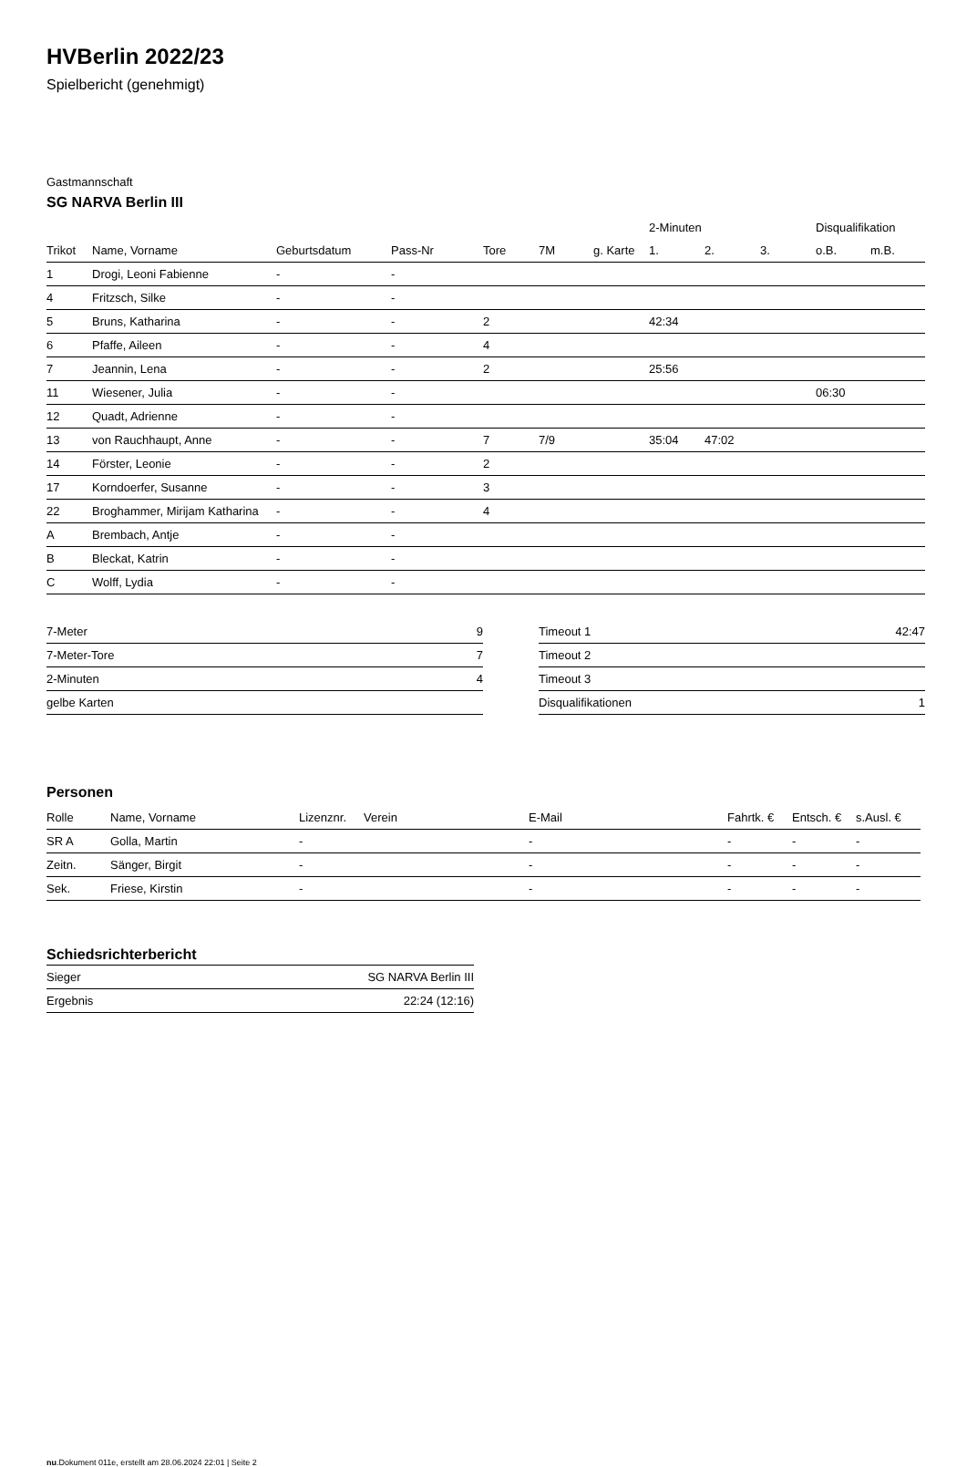HVBerlin 2022/23
Spielbericht (genehmigt)
Gastmannschaft
SG NARVA Berlin III
| | | | | | | | 2-Minuten | | | Disqualifikation | |
| --- | --- | --- | --- | --- | --- | --- | --- | --- | --- | --- | --- |
| Trikot | Name, Vorname | Geburtsdatum | Pass-Nr | Tore | 7M | g. Karte | 1. | 2. | 3. | o.B. | m.B. |
| 1 | Drogi, Leoni Fabienne | - | - | | | | | | | | |
| 4 | Fritzsch, Silke | - | - | | | | | | | | |
| 5 | Bruns, Katharina | - | - | 2 | | | 42:34 | | | | |
| 6 | Pfaffe, Aileen | - | - | 4 | | | | | | | |
| 7 | Jeannin, Lena | - | - | 2 | | | 25:56 | | | | |
| 11 | Wiesener, Julia | - | - | | | | | | | 06:30 | |
| 12 | Quadt, Adrienne | - | - | | | | | | | | |
| 13 | von Rauchhaupt, Anne | - | - | 7 | 7/9 | | 35:04 | 47:02 | | | |
| 14 | Förster, Leonie | - | - | 2 | | | | | | | |
| 17 | Korndoerfer, Susanne | - | - | 3 | | | | | | | |
| 22 | Broghammer, Mirijam Katharina | - | - | 4 | | | | | | | |
| A | Brembach, Antje | - | - | | | | | | | | |
| B | Bleckat, Katrin | - | - | | | | | | | | |
| C | Wolff, Lydia | - | - | | | | | | | | |
| 7-Meter | 9 |
| 7-Meter-Tore | 7 |
| 2-Minuten | 4 |
| gelbe Karten | |
| Timeout 1 | 42:47 |
| Timeout 2 | |
| Timeout 3 | |
| Disqualifikationen | 1 |
Personen
| Rolle | Name, Vorname | Lizenznr. | Verein | E-Mail | Fahrtk. € | Entsch. € | s.Ausl. € |
| --- | --- | --- | --- | --- | --- | --- | --- |
| SR A | Golla, Martin | - | | - | - | - | - |
| Zeitn. | Sänger, Birgit | - | | - | - | - | - |
| Sek. | Friese, Kirstin | - | | - | - | - | - |
Schiedsrichterbericht
| Sieger | SG NARVA Berlin III |
| Ergebnis | 22:24 (12:16) |
nu.Dokument 011e, erstellt am 28.06.2024 22:01 | Seite 2